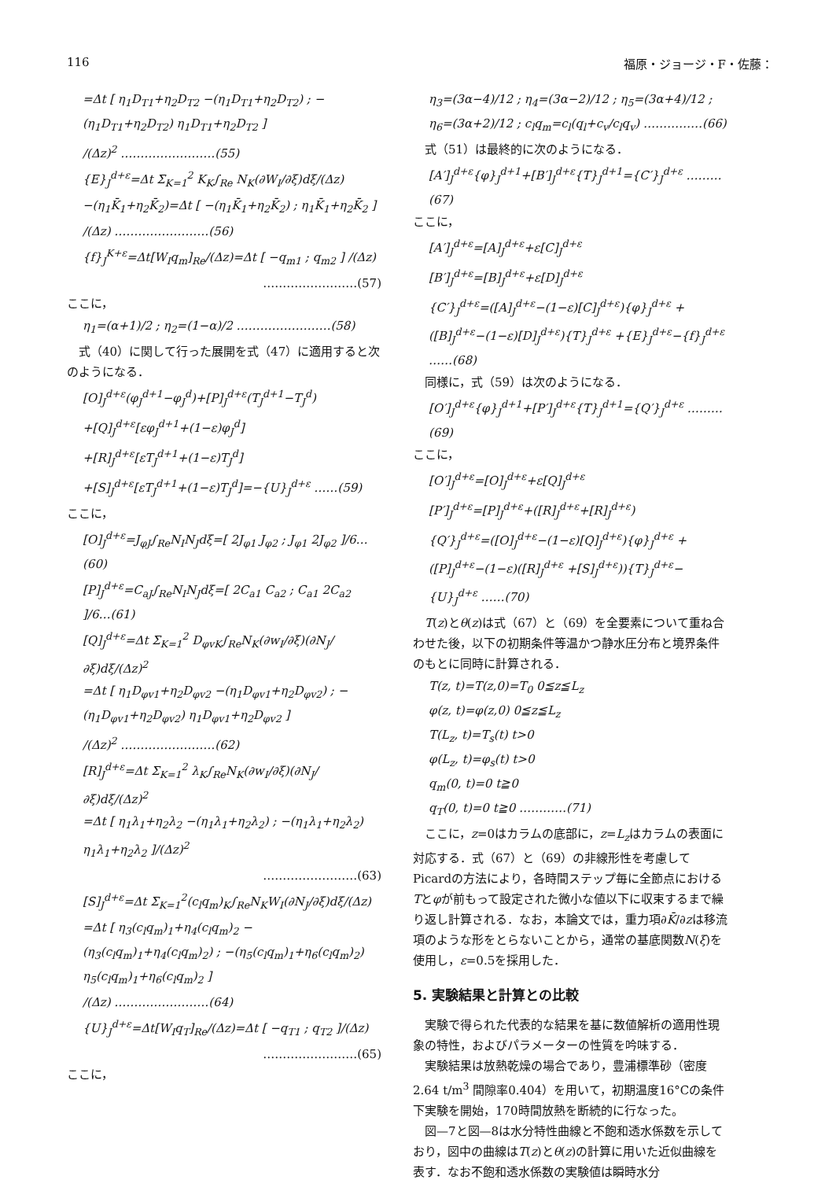116 福原・ジョージ・F・佐藤：
=Δt [ η<sub>1</sub>D<sub>T1</sub>+η<sub>2</sub>D<sub>T2</sub> −(η<sub>1</sub>D<sub>T1</sub>+η<sub>2</sub>D<sub>T2</sub>) ; −(η<sub>1</sub>D<sub>T1</sub>+η<sub>2</sub>D<sub>T2</sub>) η<sub>1</sub>D<sub>T1</sub>+η<sub>2</sub>D<sub>T2</sub> ]
/(Δz)<sup>2</sup> ……………………(55)
{E}<sub>J</sub><sup>d+ε</sup>=Δt Σ<sub>K=1</sub><sup>2</sup> K<sub>K</sub>∫<sub>Re</sub> N<sub>K</sub>(∂W<sub>I</sub>/∂ξ)dξ/(Δz)
−(η<sub>1</sub>K̄<sub>1</sub>+η<sub>2</sub>K̄<sub>2</sub>)=Δt [ −(η<sub>1</sub>K̄<sub>1</sub>+η<sub>2</sub>K̄<sub>2</sub>) ; η<sub>1</sub>K̄<sub>1</sub>+η<sub>2</sub>K̄<sub>2</sub> ]
/(Δz) ……………………(56)
{f}<sub>J</sub><sup>K+ε</sup>=Δt[W<sub>I</sub>q<sub>m</sub>]<sub>Re</sub>/(Δz)=Δt [ −q<sub>m1</sub> ; q<sub>m2</sub> ] /(Δz)
……………………(57)
ここに，
η<sub>1</sub>=(α+1)/2 ; η<sub>2</sub>=(1−α)/2 ……………………(58)
式（40）に関して行った展開を式（47）に適用すると次のようになる．
[O]<sub>J</sub><sup>d+ε</sup>(φ<sub>J</sub><sup>d+1</sup>−φ<sub>J</sub><sup>d</sup>)+[P]<sub>J</sub><sup>d+ε</sup>(T<sub>J</sub><sup>d+1</sup>−T<sub>J</sub><sup>d</sup>)
+[Q]<sub>J</sub><sup>d+ε</sup>[εφ<sub>J</sub><sup>d+1</sup>+(1−ε)φ<sub>J</sub><sup>d</sup>]
+[R]<sub>J</sub><sup>d+ε</sup>[εT<sub>J</sub><sup>d+1</sup>+(1−ε)T<sub>J</sub><sup>d</sup>]
+[S]<sub>J</sub><sup>d+ε</sup>[εT<sub>J</sub><sup>d+1</sup>+(1−ε)T<sub>J</sub><sup>d</sup>]=−{U}<sub>J</sub><sup>d+ε</sup> ……(59)
ここに，
[O]<sub>J</sub><sup>d+ε</sup>=J<sub>φJ</sub>∫<sub>Re</sub>N<sub>I</sub>N<sub>J</sub>dξ=[ 2J<sub>φ1</sub> J<sub>φ2</sub> ; J<sub>φ1</sub> 2J<sub>φ2</sub> ]/6…(60)
[P]<sub>J</sub><sup>d+ε</sup>=C<sub>aJ</sub>∫<sub>Re</sub>N<sub>I</sub>N<sub>J</sub>dξ=[ 2C<sub>a1</sub> C<sub>a2</sub> ; C<sub>a1</sub> 2C<sub>a2</sub> ]/6…(61)
[Q]<sub>J</sub><sup>d+ε</sup>=Δt Σ<sub>K=1</sub><sup>2</sup> D<sub>φvK</sub>∫<sub>Re</sub>N<sub>K</sub>(∂w<sub>I</sub>/∂ξ)(∂N<sub>J</sub>/∂ξ)dξ/(Δz)<sup>2</sup>
=Δt [ η<sub>1</sub>D<sub>φv1</sub>+η<sub>2</sub>D<sub>φv2</sub> −(η<sub>1</sub>D<sub>φv1</sub>+η<sub>2</sub>D<sub>φv2</sub>) ; −(η<sub>1</sub>D<sub>φv1</sub>+η<sub>2</sub>D<sub>φv2</sub>) η<sub>1</sub>D<sub>φv1</sub>+η<sub>2</sub>D<sub>φv2</sub> ]
/(Δz)<sup>2</sup> ……………………(62)
[R]<sub>J</sub><sup>d+ε</sup>=Δt Σ<sub>K=1</sub><sup>2</sup> λ<sub>K</sub>∫<sub>Re</sub>N<sub>K</sub>(∂w<sub>I</sub>/∂ξ)(∂N<sub>J</sub>/∂ξ)dξ/(Δz)<sup>2</sup>
=Δt [ η<sub>1</sub>λ<sub>1</sub>+η<sub>2</sub>λ<sub>2</sub> −(η<sub>1</sub>λ<sub>1</sub>+η<sub>2</sub>λ<sub>2</sub>) ; −(η<sub>1</sub>λ<sub>1</sub>+η<sub>2</sub>λ<sub>2</sub>) η<sub>1</sub>λ<sub>1</sub>+η<sub>2</sub>λ<sub>2</sub> ]/(Δz)<sup>2</sup>
……………………(63)
[S]<sub>J</sub><sup>d+ε</sup>=Δt Σ<sub>K=1</sub><sup>2</sup>(c<sub>l</sub>q<sub>m</sub>)<sub>K</sub>∫<sub>Re</sub>N<sub>K</sub>W<sub>I</sub>(∂N<sub>J</sub>/∂ξ)dξ/(Δz)
=Δt [ η<sub>3</sub>(c<sub>l</sub>q<sub>m</sub>)<sub>1</sub>+η<sub>4</sub>(c<sub>l</sub>q<sub>m</sub>)<sub>2</sub> −(η<sub>3</sub>(c<sub>l</sub>q<sub>m</sub>)<sub>1</sub>+η<sub>4</sub>(c<sub>l</sub>q<sub>m</sub>)<sub>2</sub>) ; −(η<sub>5</sub>(c<sub>l</sub>q<sub>m</sub>)<sub>1</sub>+η<sub>6</sub>(c<sub>l</sub>q<sub>m</sub>)<sub>2</sub>) η<sub>5</sub>(c<sub>l</sub>q<sub>m</sub>)<sub>1</sub>+η<sub>6</sub>(c<sub>l</sub>q<sub>m</sub>)<sub>2</sub> ]
/(Δz) ……………………(64)
{U}<sub>J</sub><sup>d+ε</sup>=Δt[W<sub>I</sub>q<sub>T</sub>]<sub>Re</sub>/(Δz)=Δt [ −q<sub>T1</sub> ; q<sub>T2</sub> ]/(Δz)
……………………(65)
ここに，
η<sub>3</sub>=(3α−4)/12 ; η<sub>4</sub>=(3α−2)/12 ; η<sub>5</sub>=(3α+4)/12 ; η<sub>6</sub>=(3α+2)/12 ; c<sub>l</sub>q<sub>m</sub>=c<sub>l</sub>(q<sub>l</sub>+c<sub>v</sub>/c<sub>l</sub>q<sub>v</sub>) ……………(66)
式（51）は最終的に次のようになる．
[A′]<sub>J</sub><sup>d+ε</sup>{φ}<sub>J</sub><sup>d+1</sup>+[B′]<sub>J</sub><sup>d+ε</sup>{T}<sub>J</sub><sup>d+1</sup>={C′}<sub>J</sub><sup>d+ε</sup> ………(67)
ここに，
[A′]<sub>J</sub><sup>d+ε</sup>=[A]<sub>J</sub><sup>d+ε</sup>+ε[C]<sub>J</sub><sup>d+ε</sup>
[B′]<sub>J</sub><sup>d+ε</sup>=[B]<sub>J</sub><sup>d+ε</sup>+ε[D]<sub>J</sub><sup>d+ε</sup>
{C′}<sub>J</sub><sup>d+ε</sup>=([A]<sub>J</sub><sup>d+ε</sup>−(1−ε)[C]<sub>J</sub><sup>d+ε</sup>){φ}<sub>J</sub><sup>d+ε</sup> +([B]<sub>J</sub><sup>d+ε</sup>−(1−ε)[D]<sub>J</sub><sup>d+ε</sup>){T}<sub>J</sub><sup>d+ε</sup> +{E}<sub>J</sub><sup>d+ε</sup>−{f}<sub>J</sub><sup>d+ε</sup> ……(68)
同様に，式（59）は次のようになる．
[O′]<sub>J</sub><sup>d+ε</sup>{φ}<sub>J</sub><sup>d+1</sup>+[P′]<sub>J</sub><sup>d+ε</sup>{T}<sub>J</sub><sup>d+1</sup>={Q′}<sub>J</sub><sup>d+ε</sup> ………(69)
ここに，
[O′]<sub>J</sub><sup>d+ε</sup>=[O]<sub>J</sub><sup>d+ε</sup>+ε[Q]<sub>J</sub><sup>d+ε</sup>
[P′]<sub>J</sub><sup>d+ε</sup>=[P]<sub>J</sub><sup>d+ε</sup>+([R]<sub>J</sub><sup>d+ε</sup>+[R]<sub>J</sub><sup>d+ε</sup>)
{Q′}<sub>J</sub><sup>d+ε</sup>=([O]<sub>J</sub><sup>d+ε</sup>−(1−ε)[Q]<sub>J</sub><sup>d+ε</sup>){φ}<sub>J</sub><sup>d+ε</sup> +([P]<sub>J</sub><sup>d+ε</sup>−(1−ε)([R]<sub>J</sub><sup>d+ε</sup> +[S]<sub>J</sub><sup>d+ε</sup>)){T}<sub>J</sub><sup>d+ε</sup>−{U}<sub>J</sub><sup>d+ε</sup> ……(70)
T(z)とθ(z)は式（67）と（69）を全要素について重ね合わせた後，以下の初期条件等温かつ静水圧分布と境界条件のもとに同時に計算される．
T(z, t)=T(z,0)=T<sub>0</sub> 0≦z≦L<sub>z</sub>
φ(z, t)=φ(z,0) 0≦z≦L<sub>z</sub>
T(L<sub>z</sub>, t)=T<sub>s</sub>(t) t>0
φ(L<sub>z</sub>, t)=φ<sub>s</sub>(t) t>0
q<sub>m</sub>(0, t)=0 t≧0
q<sub>T</sub>(0, t)=0 t≧0 …………(71)
ここに，z=0はカラムの底部に，z=L<sub>z</sub>はカラムの表面に対応する．式（67）と（69）の非線形性を考慮してPicardの方法により，各時間ステップ毎に全節点におけるTとφが前もって設定された微小な値以下に収束するまで繰り返し計算される．なお，本論文では，重力項∂K̄/∂zは移流項のような形をとらないことから，通常の基底関数N(ξ)を使用し，ε=0.5を採用した．
5. 実験結果と計算との比較
実験で得られた代表的な結果を基に数値解析の適用性現象の特性，およびパラメーターの性質を吟味する．
実験結果は放熱乾燥の場合であり，豊浦標準砂（密度2.64 t/m<sup>3</sup> 間隙率0.404）を用いて，初期温度16°Cの条件下実験を開始，170時間放熱を断続的に行なった。
図—7と図—8は水分特性曲線と不飽和透水係数を示しており，図中の曲線はT(z)とθ(z)の計算に用いた近似曲線を表す．なお不飽和透水係数の実験値は瞬時水分